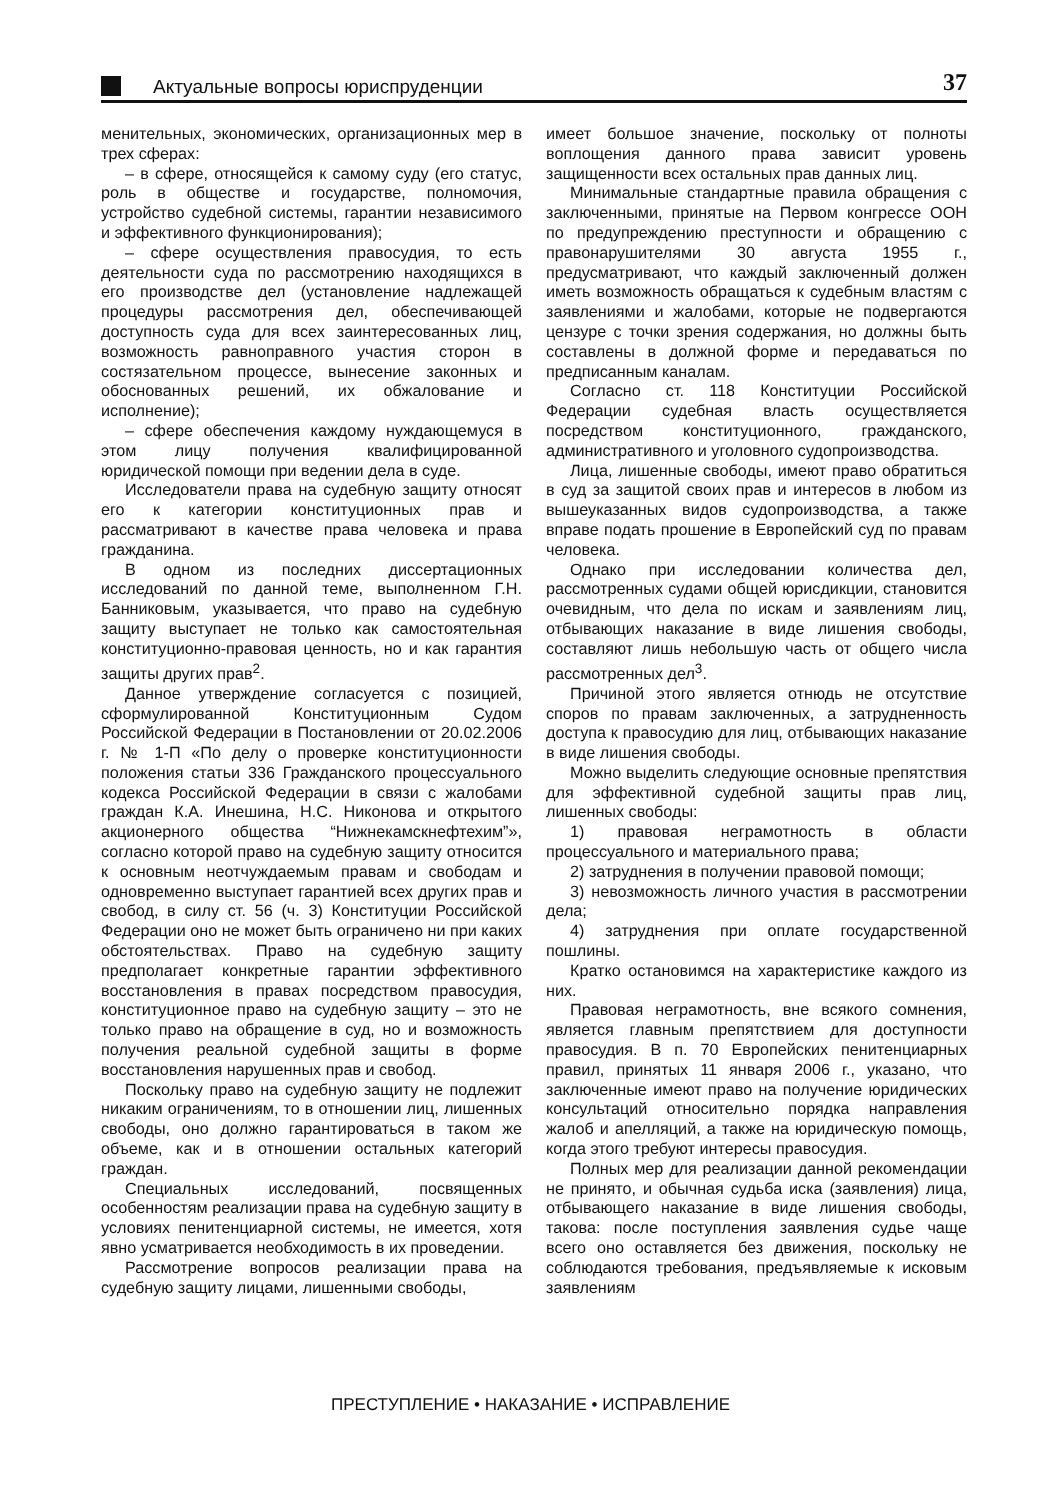Актуальные вопросы юриспруденции
37
менительных, экономических, организационных мер в трех сферах:
– в сфере, относящейся к самому суду (его статус, роль в обществе и государстве, полномочия, устройство судебной системы, гарантии независимого и эффективного функционирования);
– сфере осуществления правосудия, то есть деятельности суда по рассмотрению находящихся в его производстве дел (установление надлежащей процедуры рассмотрения дел, обеспечивающей доступность суда для всех заинтересованных лиц, возможность равноправного участия сторон в состязательном процессе, вынесение законных и обоснованных решений, их обжалование и исполнение);
– сфере обеспечения каждому нуждающемуся в этом лицу получения квалифицированной юридической помощи при ведении дела в суде.
Исследователи права на судебную защиту относят его к категории конституционных прав и рассматривают в качестве права человека и права гражданина.
В одном из последних диссертационных исследований по данной теме, выполненном Г.Н. Банниковым, указывается, что право на судебную защиту выступает не только как самостоятельная конституционно-правовая ценность, но и как гарантия защиты других прав<sup>2</sup>.
Данное утверждение согласуется с позицией, сформулированной Конституционным Судом Российской Федерации в Постановлении от 20.02.2006 г. № 1-П «По делу о проверке конституционности положения статьи 336 Гражданского процессуального кодекса Российской Федерации в связи с жалобами граждан К.А. Инешина, Н.С. Никонова и открытого акционерного общества “Нижнекамскнефтехим”», согласно которой право на судебную защиту относится к основным неотчуждаемым правам и свободам и одновременно выступает гарантией всех других прав и свобод, в силу ст. 56 (ч. 3) Конституции Российской Федерации оно не может быть ограничено ни при каких обстоятельствах. Право на судебную защиту предполагает конкретные гарантии эффективного восстановления в правах посредством правосудия, конституционное право на судебную защиту – это не только право на обращение в суд, но и возможность получения реальной судебной защиты в форме восстановления нарушенных прав и свобод.
Поскольку право на судебную защиту не подлежит никаким ограничениям, то в отношении лиц, лишенных свободы, оно должно гарантироваться в таком же объеме, как и в отношении остальных категорий граждан.
Специальных исследований, посвященных особенностям реализации права на судебную защиту в условиях пенитенциарной системы, не имеется, хотя явно усматривается необходимость в их проведении.
Рассмотрение вопросов реализации права на судебную защиту лицами, лишенными свободы,
имеет большое значение, поскольку от полноты воплощения данного права зависит уровень защищенности всех остальных прав данных лиц.
Минимальные стандартные правила обращения с заключенными, принятые на Первом конгрессе ООН по предупреждению преступности и обращению с правонарушителями 30 августа 1955 г., предусматривают, что каждый заключенный должен иметь возможность обращаться к судебным властям с заявлениями и жалобами, которые не подвергаются цензуре с точки зрения содержания, но должны быть составлены в должной форме и передаваться по предписанным каналам.
Согласно ст. 118 Конституции Российской Федерации судебная власть осуществляется посредством конституционного, гражданского, административного и уголовного судопроизводства.
Лица, лишенные свободы, имеют право обратиться в суд за защитой своих прав и интересов в любом из вышеуказанных видов судопроизводства, а также вправе подать прошение в Европейский суд по правам человека.
Однако при исследовании количества дел, рассмотренных судами общей юрисдикции, становится очевидным, что дела по искам и заявлениям лиц, отбывающих наказание в виде лишения свободы, составляют лишь небольшую часть от общего числа рассмотренных дел<sup>3</sup>.
Причиной этого является отнюдь не отсутствие споров по правам заключенных, а затрудненность доступа к правосудию для лиц, отбывающих наказание в виде лишения свободы.
Можно выделить следующие основные препятствия для эффективной судебной защиты прав лиц, лишенных свободы:
1) правовая неграмотность в области процессуального и материального права;
2) затруднения в получении правовой помощи;
3) невозможность личного участия в рассмотрении дела;
4) затруднения при оплате государственной пошлины.
Кратко остановимся на характеристике каждого из них.
Правовая неграмотность, вне всякого сомнения, является главным препятствием для доступности правосудия. В п. 70 Европейских пенитенциарных правил, принятых 11 января 2006 г., указано, что заключенные имеют право на получение юридических консультаций относительно порядка направления жалоб и апелляций, а также на юридическую помощь, когда этого требуют интересы правосудия.
Полных мер для реализации данной рекомендации не принято, и обычная судьба иска (заявления) лица, отбывающего наказание в виде лишения свободы, такова: после поступления заявления судье чаще всего оно оставляется без движения, поскольку не соблюдаются требования, предъявляемые к исковым заявлениям
ПРЕСТУПЛЕНИЕ • НАКАЗАНИЕ • ИСПРАВЛЕНИЕ